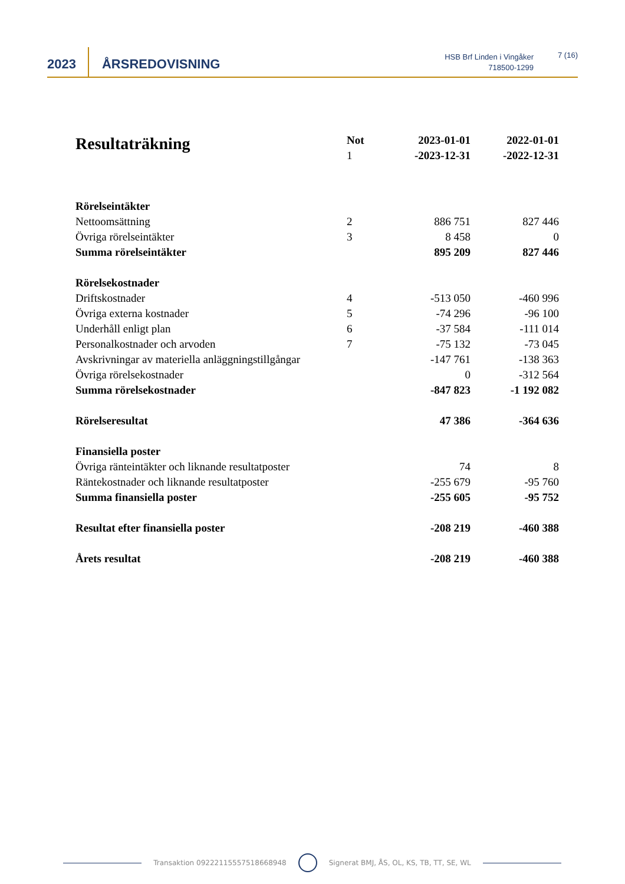2023
ÅRSREDOVISNING
HSB Brf Linden i Vingåker
718500-1299
7 (16)
| Resultaträkning | Not 1 | 2023-01-01 -2023-12-31 | 2022-01-01 -2022-12-31 |
| --- | --- | --- | --- |
| Rörelseintäkter | | | |
| Nettoomsättning | 2 | 886 751 | 827 446 |
| Övriga rörelseintäkter | 3 | 8 458 | 0 |
| Summa rörelseintäkter | | 895 209 | 827 446 |
| Rörelsekostnader | | | |
| Driftskostnader | 4 | -513 050 | -460 996 |
| Övriga externa kostnader | 5 | -74 296 | -96 100 |
| Underhåll enligt plan | 6 | -37 584 | -111 014 |
| Personalkostnader och arvoden | 7 | -75 132 | -73 045 |
| Avskrivningar av materiella anläggningstillgångar | | -147 761 | -138 363 |
| Övriga rörelsekostnader | | 0 | -312 564 |
| Summa rörelsekostnader | | -847 823 | -1 192 082 |
| Rörelseresultat | | 47 386 | -364 636 |
| Finansiella poster | | | |
| Övriga ränteintäkter och liknande resultatposter | | 74 | 8 |
| Räntekostnader och liknande resultatposter | | -255 679 | -95 760 |
| Summa finansiella poster | | -255 605 | -95 752 |
| Resultat efter finansiella poster | | -208 219 | -460 388 |
| Årets resultat | | -208 219 | -460 388 |
Transaktion 09222115557518668948
Signerat BMJ, ÅS, OL, KS, TB, TT, SE, WL